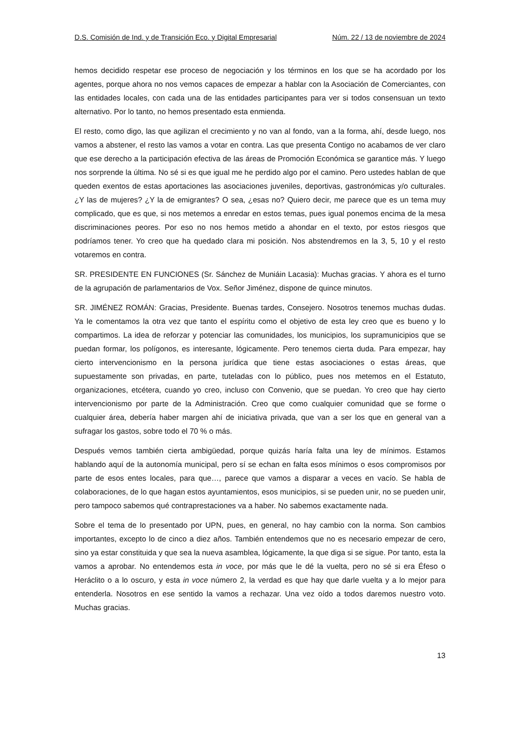D.S. Comisión de Ind. y de Transición Eco. y Digital Empresarial Núm. 22 / 13 de noviembre de 2024
hemos decidido respetar ese proceso de negociación y los términos en los que se ha acordado por los agentes, porque ahora no nos vemos capaces de empezar a hablar con la Asociación de Comerciantes, con las entidades locales, con cada una de las entidades participantes para ver si todos consensuan un texto alternativo. Por lo tanto, no hemos presentado esta enmienda.
El resto, como digo, las que agilizan el crecimiento y no van al fondo, van a la forma, ahí, desde luego, nos vamos a abstener, el resto las vamos a votar en contra. Las que presenta Contigo no acabamos de ver claro que ese derecho a la participación efectiva de las áreas de Promoción Económica se garantice más. Y luego nos sorprende la última. No sé si es que igual me he perdido algo por el camino. Pero ustedes hablan de que queden exentos de estas aportaciones las asociaciones juveniles, deportivas, gastronómicas y/o culturales. ¿Y las de mujeres? ¿Y la de emigrantes? O sea, ¿esas no? Quiero decir, me parece que es un tema muy complicado, que es que, si nos metemos a enredar en estos temas, pues igual ponemos encima de la mesa discriminaciones peores. Por eso no nos hemos metido a ahondar en el texto, por estos riesgos que podríamos tener. Yo creo que ha quedado clara mi posición. Nos abstendremos en la 3, 5, 10 y el resto votaremos en contra.
SR. PRESIDENTE EN FUNCIONES (Sr. Sánchez de Muniáin Lacasia): Muchas gracias. Y ahora es el turno de la agrupación de parlamentarios de Vox. Señor Jiménez, dispone de quince minutos.
SR. JIMÉNEZ ROMÁN: Gracias, Presidente. Buenas tardes, Consejero. Nosotros tenemos muchas dudas. Ya le comentamos la otra vez que tanto el espíritu como el objetivo de esta ley creo que es bueno y lo compartimos. La idea de reforzar y potenciar las comunidades, los municipios, los supramunicipios que se puedan formar, los polígonos, es interesante, lógicamente. Pero tenemos cierta duda. Para empezar, hay cierto intervencionismo en la persona jurídica que tiene estas asociaciones o estas áreas, que supuestamente son privadas, en parte, tuteladas con lo público, pues nos metemos en el Estatuto, organizaciones, etcétera, cuando yo creo, incluso con Convenio, que se puedan. Yo creo que hay cierto intervencionismo por parte de la Administración. Creo que como cualquier comunidad que se forme o cualquier área, debería haber margen ahí de iniciativa privada, que van a ser los que en general van a sufragar los gastos, sobre todo el 70 % o más.
Después vemos también cierta ambigüedad, porque quizás haría falta una ley de mínimos. Estamos hablando aquí de la autonomía municipal, pero sí se echan en falta esos mínimos o esos compromisos por parte de esos entes locales, para que…, parece que vamos a disparar a veces en vacío. Se habla de colaboraciones, de lo que hagan estos ayuntamientos, esos municipios, si se pueden unir, no se pueden unir, pero tampoco sabemos qué contraprestaciones va a haber. No sabemos exactamente nada.
Sobre el tema de lo presentado por UPN, pues, en general, no hay cambio con la norma. Son cambios importantes, excepto lo de cinco a diez años. También entendemos que no es necesario empezar de cero, sino ya estar constituida y que sea la nueva asamblea, lógicamente, la que diga si se sigue. Por tanto, esta la vamos a aprobar. No entendemos esta in voce, por más que le dé la vuelta, pero no sé si era Éfeso o Heráclito o a lo oscuro, y esta in voce número 2, la verdad es que hay que darle vuelta y a lo mejor para entenderla. Nosotros en ese sentido la vamos a rechazar. Una vez oído a todos daremos nuestro voto. Muchas gracias.
13